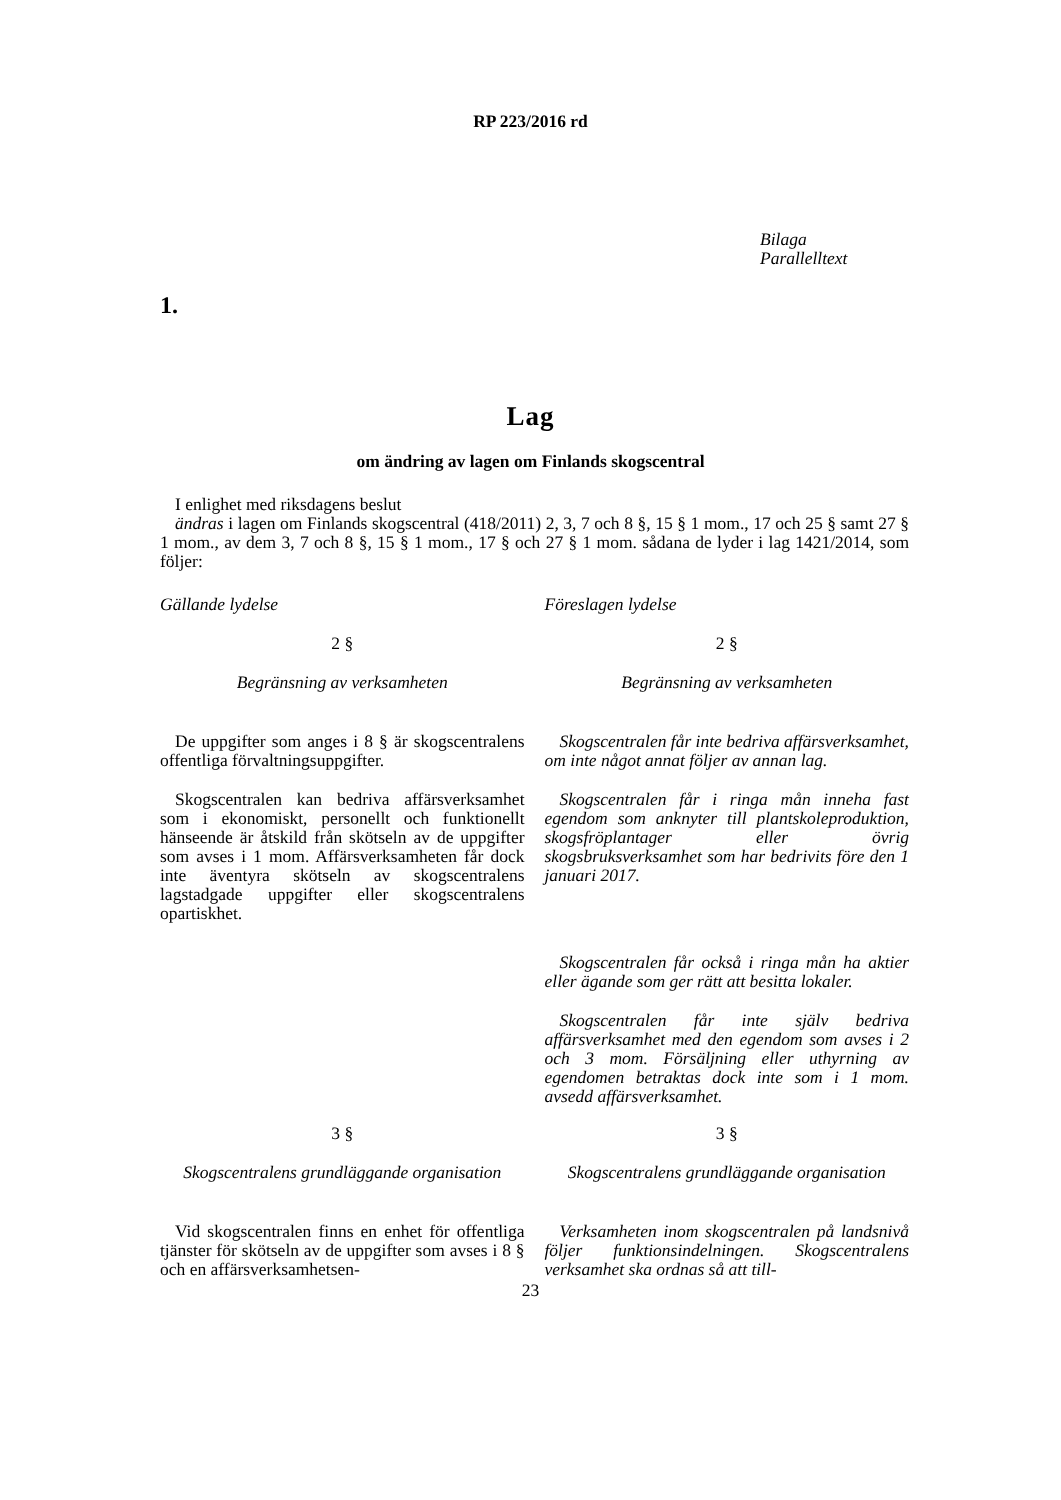RP 223/2016 rd
Bilaga
Parallelltext
1.
Lag
om ändring av lagen om Finlands skogscentral
I enlighet med riksdagens beslut
ändras i lagen om Finlands skogscentral (418/2011) 2, 3, 7 och 8 §, 15 § 1 mom., 17 och 25 § samt 27 § 1 mom., av dem 3, 7 och 8 §, 15 § 1 mom., 17 § och 27 § 1 mom. sådana de lyder i lag 1421/2014, som följer:
Gällande lydelse Föreslagen lydelse
2 § 2 §
Begränsning av verksamheten Begränsning av verksamheten
De uppgifter som anges i 8 § är skogscentralens offentliga förvaltningsuppgifter.
Skogscentralen får inte bedriva affärsverksamhet, om inte något annat följer av annan lag.
Skogscentralen kan bedriva affärsverksamhet som i ekonomiskt, personellt och funktionellt hänseende är åtskild från skötseln av de uppgifter som avses i 1 mom. Affärsverksamheten får dock inte äventyra skötseln av skogscentralens lagstadgade uppgifter eller skogscentralens opartiskhet.
Skogscentralen får i ringa mån inneha fast egendom som anknyter till plantskoleproduktion, skogsfröplantager eller övrig skogsbruksverksamhet som har bedrivits före den 1 januari 2017.
Skogscentralen får också i ringa mån ha aktier eller ägande som ger rätt att besitta lokaler.
Skogscentralen får inte själv bedriva affärsverksamhet med den egendom som avses i 2 och 3 mom. Försäljning eller uthyrning av egendomen betraktas dock inte som i 1 mom. avsedd affärsverksamhet.
3 § 3 §
Skogscentralens grundläggande organisation
Skogscentralens grundläggande organisation
Vid skogscentralen finns en enhet för offentliga tjänster för skötseln av de uppgifter som avses i 8 § och en affärsverksamhetsen-
Verksamheten inom skogscentralen på landsnivå följer funktionsindelningen. Skogscentralens verksamhet ska ordnas så att till-
23